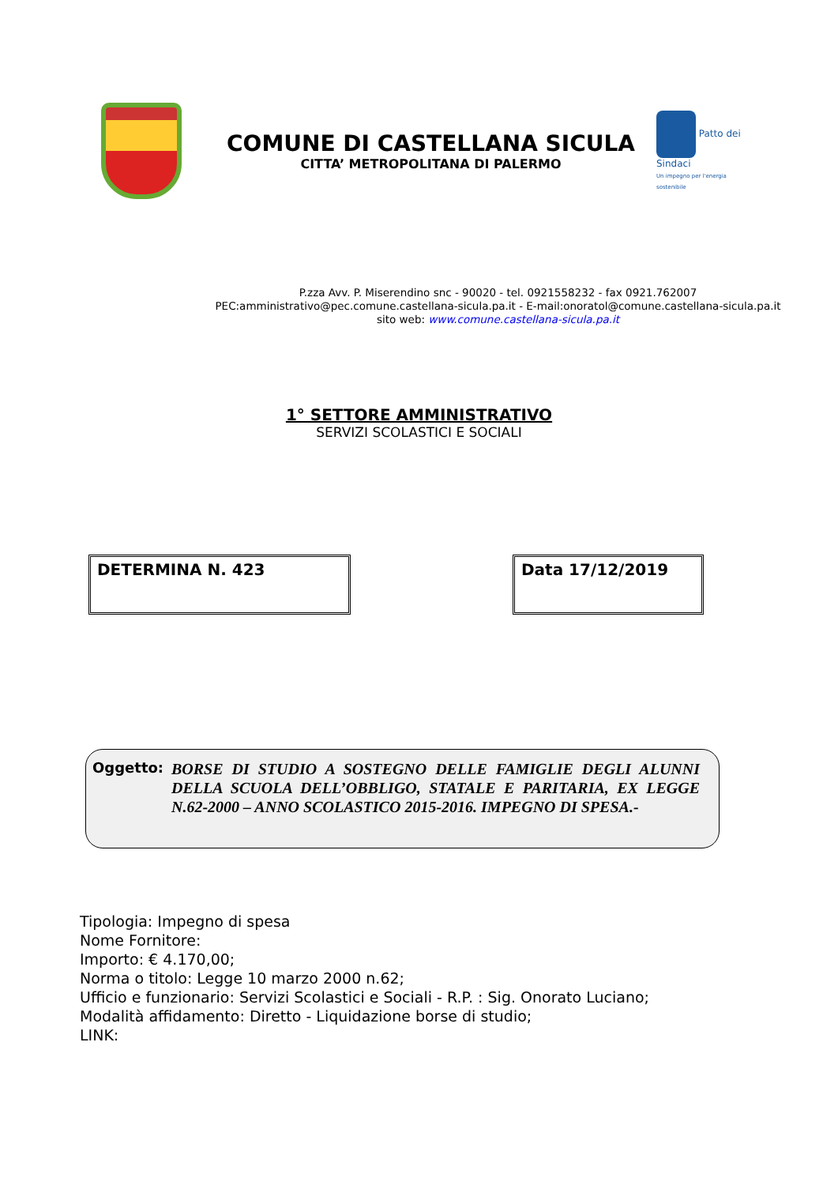COMUNE DI CASTELLANA SICULA
CITTA’ METROPOLITANA DI PALERMO
Patto dei Sindaci
Un impegno per l'energia sostenibile
P.zza Avv. P. Miserendino snc - 90020 - tel. 0921558232 - fax 0921.762007
PEC:amministrativo@pec.comune.castellana-sicula.pa.it - E-mail:onoratol@comune.castellana-sicula.pa.it
sito web: www.comune.castellana-sicula.pa.it
1° SETTORE AMMINISTRATIVO
SERVIZI SCOLASTICI E SOCIALI
DETERMINA N. 423 Data 17/12/2019
Oggetto:
BORSE DI STUDIO A SOSTEGNO DELLE FAMIGLIE DEGLI ALUNNI DELLA SCUOLA DELL’OBBLIGO, STATALE E PARITARIA, EX LEGGE N.62-2000 – ANNO SCOLASTICO 2015-2016. IMPEGNO DI SPESA.-
Tipologia: Impegno di spesa
Nome Fornitore:
Importo: € 4.170,00;
Norma o titolo: Legge 10 marzo 2000 n.62;
Ufficio e funzionario: Servizi Scolastici e Sociali - R.P. : Sig. Onorato Luciano;
Modalità affidamento: Diretto - Liquidazione borse di studio;
LINK: